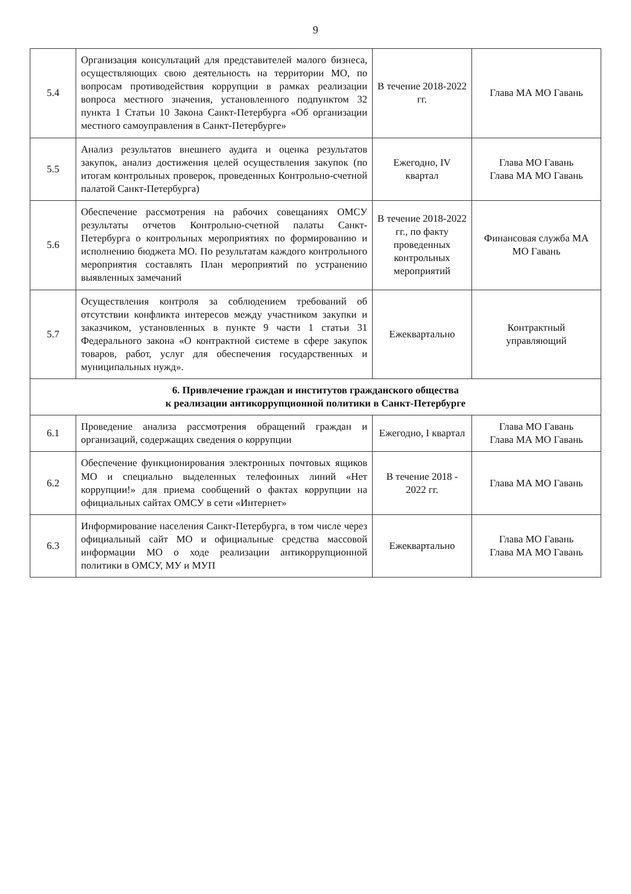9
| 5.4 | Организация консультаций для представителей малого бизнеса, осуществляющих свою деятельность на территории МО, по вопросам противодействия коррупции в рамках реализации вопроса местного значения, установленного подпунктом 32 пункта 1 Статьи 10 Закона Санкт-Петербурга «Об организации местного самоуправления в Санкт-Петербурге» | В течение 2018-2022 гг. | Глава МА МО Гавань |
| 5.5 | Анализ результатов внешнего аудита и оценка результатов закупок, анализ достижения целей осуществления закупок (по итогам контрольных проверок, проведенных Контрольно-счетной палатой Санкт-Петербурга) | Ежегодно, IV квартал | Глава МО Гавань Глава МА МО Гавань |
| 5.6 | Обеспечение рассмотрения на рабочих совещаниях ОМСУ результаты отчетов Контрольно-счетной палаты Санкт-Петербурга о контрольных мероприятиях по формированию и исполнению бюджета МО. По результатам каждого контрольного мероприятия составлять План мероприятий по устранению выявленных замечаний | В течение 2018-2022 гг., по факту проведенных контрольных мероприятий | Финансовая служба МА МО Гавань |
| 5.7 | Осуществления контроля за соблюдением требований об отсутствии конфликта интересов между участником закупки и заказчиком, установленных в пункте 9 части 1 статьи 31 Федерального закона «О контрактной системе в сфере закупок товаров, работ, услуг для обеспечения государственных и муниципальных нужд». | Ежеквартально | Контрактный управляющий |
| 6. Привлечение граждан и институтов гражданского общества к реализации антикоррупционной политики в Санкт-Петербурге | | | |
| 6.1 | Проведение анализа рассмотрения обращений граждан и организаций, содержащих сведения о коррупции | Ежегодно, I квартал | Глава МО Гавань Глава МА МО Гавань |
| 6.2 | Обеспечение функционирования электронных почтовых ящиков МО и специально выделенных телефонных линий «Нет коррупции!» для приема сообщений о фактах коррупции на официальных сайтах ОМСУ в сети «Интернет» | В течение 2018 - 2022 гг. | Глава МА МО Гавань |
| 6.3 | Информирование населения Санкт-Петербурга, в том числе через официальный сайт МО и официальные средства массовой информации МО о ходе реализации антикоррупционной политики в ОМСУ, МУ и МУП | Ежеквартально | Глава МО Гавань Глава МА МО Гавань |